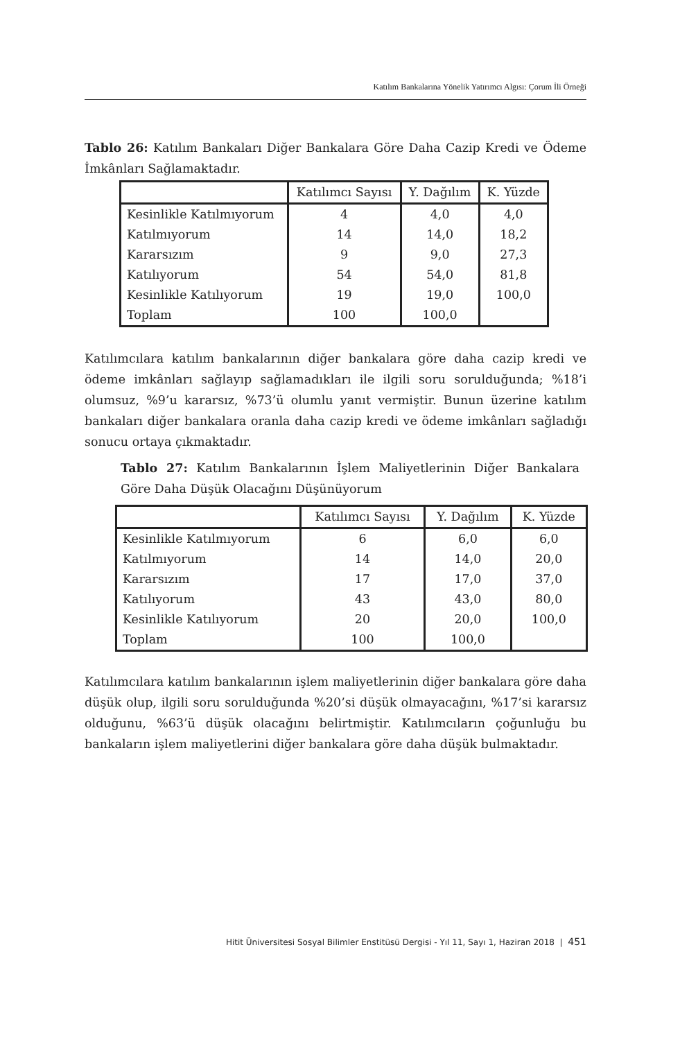Katılım Bankalarına Yönelik Yatırımcı Algısı: Çorum İli Örneği
Tablo 26: Katılım Bankaları Diğer Bankalara Göre Daha Cazip Kredi ve Ödeme İmkânları Sağlamaktadır.
| | Katılımcı Sayısı | Y. Dağılım | K. Yüzde |
| Kesinlikle Katılmıyorum | 4 | 4,0 | 4,0 |
| Katılmıyorum | 14 | 14,0 | 18,2 |
| Kararsızım | 9 | 9,0 | 27,3 |
| Katılıyorum | 54 | 54,0 | 81,8 |
| Kesinlikle Katılıyorum | 19 | 19,0 | 100,0 |
| Toplam | 100 | 100,0 | |
Katılımcılara katılım bankalarının diğer bankalara göre daha cazip kredi ve ödeme imkânları sağlayıp sağlamadıkları ile ilgili soru sorulduğunda; %18’i olumsuz, %9’u kararsız, %73’ü olumlu yanıt vermiştir. Bunun üzerine katılım bankaları diğer bankalara oranla daha cazip kredi ve ödeme imkânları sağladığı sonucu ortaya çıkmaktadır.
Tablo 27: Katılım Bankalarının İşlem Maliyetlerinin Diğer Bankalara Göre Daha Düşük Olacağını Düşünüyorum
| | Katılımcı Sayısı | Y. Dağılım | K. Yüzde |
| Kesinlikle Katılmıyorum | 6 | 6,0 | 6,0 |
| Katılmıyorum | 14 | 14,0 | 20,0 |
| Kararsızım | 17 | 17,0 | 37,0 |
| Katılıyorum | 43 | 43,0 | 80,0 |
| Kesinlikle Katılıyorum | 20 | 20,0 | 100,0 |
| Toplam | 100 | 100,0 | |
Katılımcılara katılım bankalarının işlem maliyetlerinin diğer bankalara göre daha düşük olup, ilgili soru sorulduğunda %20’si düşük olmayacağını, %17’si kararsız olduğunu, %63’ü düşük olacağını belirtmiştir. Katılımcıların çoğunluğu bu bankaların işlem maliyetlerini diğer bankalara göre daha düşük bulmaktadır.
Hitit Üniversitesi Sosyal Bilimler Enstitüsü Dergisi - Yıl 11, Sayı 1, Haziran 2018 | 451